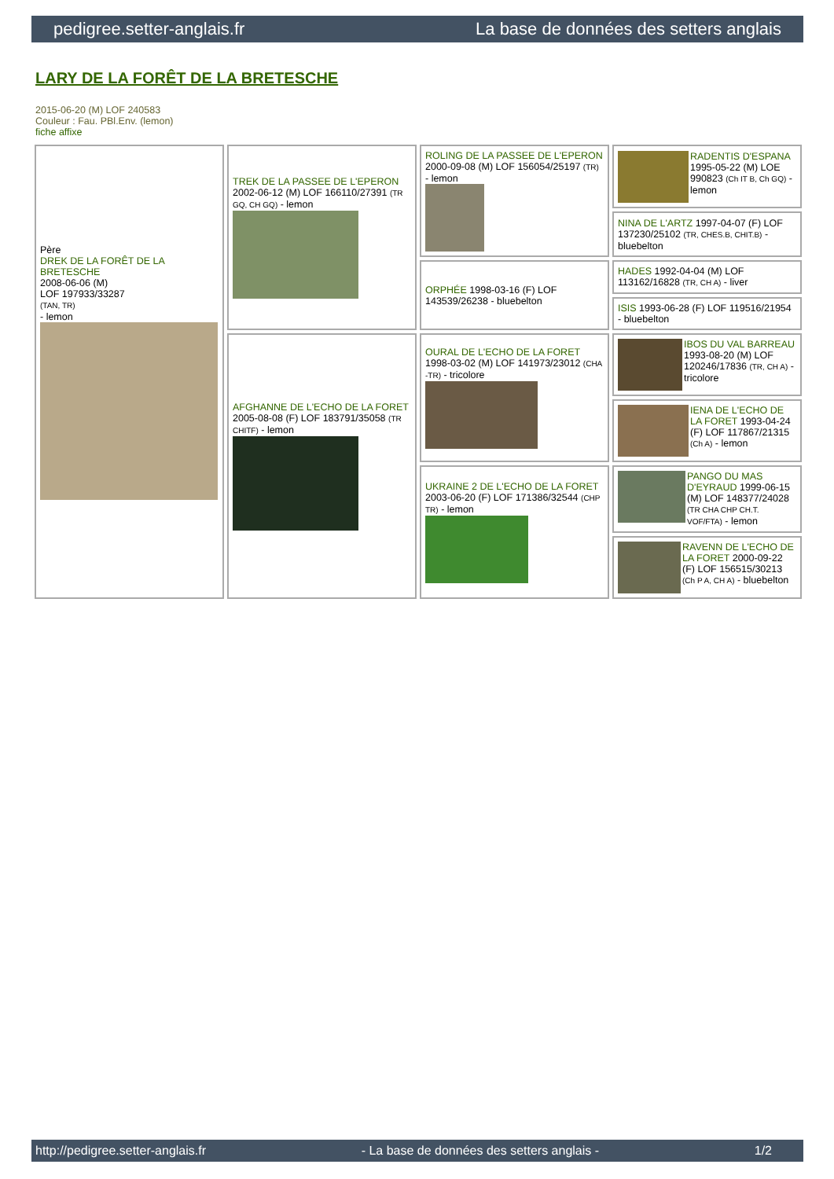pedigree.setter-anglais.fr La base de données des setters anglais
LARY DE LA FORÊT DE LA BRETESCHE
2015-06-20 (M) LOF 240583
Couleur : Fau. PBl.Env. (lemon)
fiche affixe
| Père DREK DE LA FORÊT DE LA BRETESCHE 2008-06-06 (M) LOF 197933/33287 (TAN, TR) - lemon | TREK DE LA PASSEE DE L'EPERON 2002-06-12 (M) LOF 166110/27391 (TR GQ, CH GQ) - lemon | ROLING DE LA PASSEE DE L'EPERON 2000-09-08 (M) LOF 156054/25197 (TR) - lemon | RADENTIS D'ESPANA 1995-05-22 (M) LOE 990823 (Ch IT B, Ch GQ) - lemon |
| | | | NINA DE L'ARTZ 1997-04-07 (F) LOF 137230/25102 (TR, CHES.B, CHIT.B) - bluebelton |
| | | ORPHÉE 1998-03-16 (F) LOF 143539/26238 - bluebelton | HADES 1992-04-04 (M) LOF 113162/16828 (TR, CH A) - liver |
| | | | ISIS 1993-06-28 (F) LOF 119516/21954 - bluebelton |
| | AFGHANNE DE L'ECHO DE LA FORET 2005-08-08 (F) LOF 183791/35058 (TR CHITF) - lemon | OURAL DE L'ECHO DE LA FORET 1998-03-02 (M) LOF 141973/23012 (CHA -TR) - tricolore | IBOS DU VAL BARREAU 1993-08-20 (M) LOF 120246/17836 (TR, CH A) - tricolore |
| | | | IENA DE L'ECHO DE LA FORET 1993-04-24 (F) LOF 117867/21315 (Ch A) - lemon |
| | | UKRAINE 2 DE L'ECHO DE LA FORET 2003-06-20 (F) LOF 171386/32544 (CHP TR) - lemon | PANGO DU MAS D'EYRAUD 1999-06-15 (M) LOF 148377/24028 (TR CHA CHP CH.T. VOF/FTA) - lemon |
| | | | RAVENN DE L'ECHO DE LA FORET 2000-09-22 (F) LOF 156515/30213 (Ch P A, CH A) - bluebelton |
http://pedigree.setter-anglais.fr - La base de données des setters anglais - 1/2